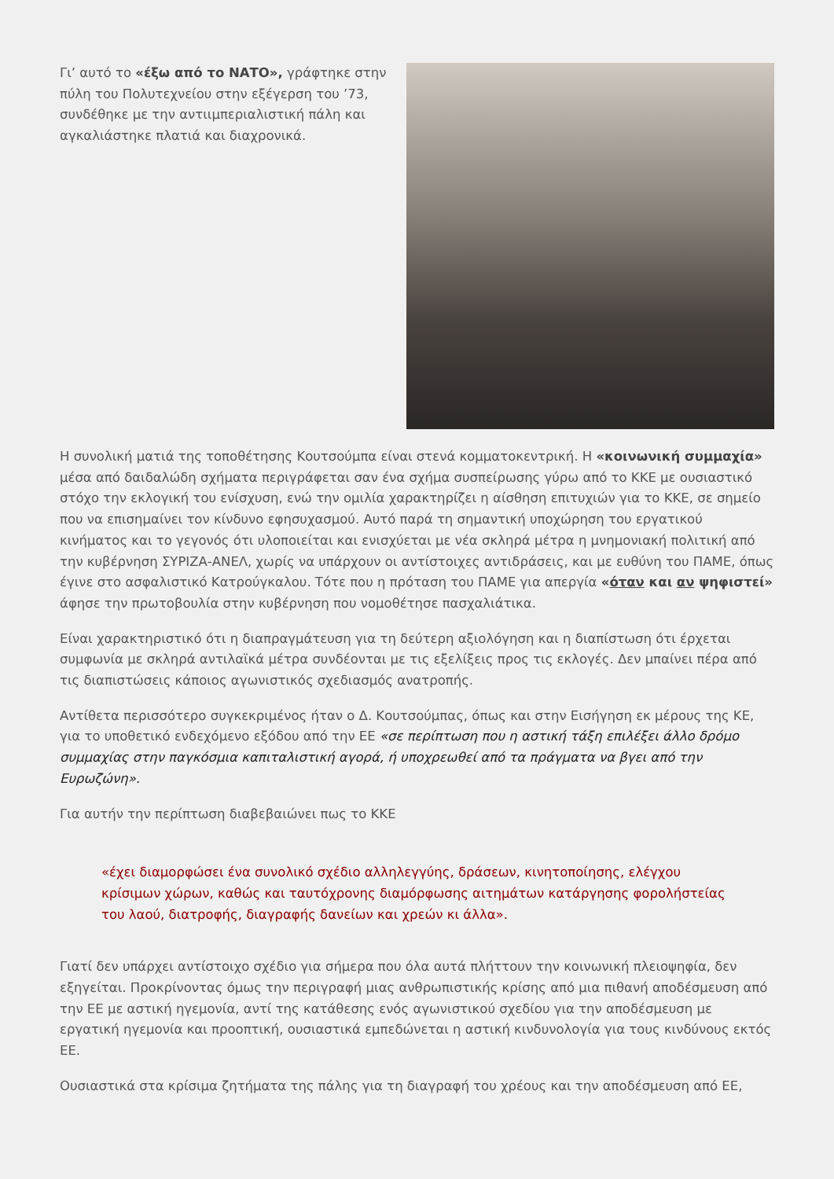Γι’ αυτό το «έξω από το ΝΑΤΟ», γράφτηκε στην πύλη του Πολυτεχνείου στην εξέγερση του ’73, συνδέθηκε με την αντιιμπεριαλιστική πάλη και αγκαλιάστηκε πλατιά και διαχρονικά.
Η συνολική ματιά της τοποθέτησης Κουτσούμπα είναι στενά κομματοκεντρική. Η «κοινωνική συμμαχία» μέσα από δαιδαλώδη σχήματα περιγράφεται σαν ένα σχήμα συσπείρωσης γύρω από το ΚΚΕ με ουσιαστικό στόχο την εκλογική του ενίσχυση, ενώ την ομιλία χαρακτηρίζει η αίσθηση επιτυχιών για το ΚΚΕ, σε σημείο που να επισημαίνει τον κίνδυνο εφησυχασμού. Αυτό παρά τη σημαντική υποχώρηση του εργατικού κινήματος και το γεγονός ότι υλοποιείται και ενισχύεται με νέα σκληρά μέτρα η μνημονιακή πολιτική από την κυβέρνηση ΣΥΡΙΖΑ-ΑΝΕΛ, χωρίς να υπάρχουν οι αντίστοιχες αντιδράσεις, και με ευθύνη του ΠΑΜΕ, όπως έγινε στο ασφαλιστικό Κατρούγκαλου. Τότε που η πρόταση του ΠΑΜΕ για απεργία «όταν και αν ψηφιστεί» άφησε την πρωτοβουλία στην κυβέρνηση που νομοθέτησε πασχαλιάτικα.
Είναι χαρακτηριστικό ότι η διαπραγμάτευση για τη δεύτερη αξιολόγηση και η διαπίστωση ότι έρχεται συμφωνία με σκληρά αντιλαϊκά μέτρα συνδέονται με τις εξελίξεις προς τις εκλογές. Δεν μπαίνει πέρα από τις διαπιστώσεις κάποιος αγωνιστικός σχεδιασμός ανατροπής.
Αντίθετα περισσότερο συγκεκριμένος ήταν ο Δ. Κουτσούμπας, όπως και στην Εισήγηση εκ μέρους της ΚΕ, για το υποθετικό ενδεχόμενο εξόδου από την ΕΕ «σε περίπτωση που η αστική τάξη επιλέξει άλλο δρόμο συμμαχίας στην παγκόσμια καπιταλιστική αγορά, ή υποχρεωθεί από τα πράγματα να βγει από την Ευρωζώνη».
Για αυτήν την περίπτωση διαβεβαιώνει πως το ΚΚΕ
«έχει διαμορφώσει ένα συνολικό σχέδιο αλληλεγγύης, δράσεων, κινητοποίησης, ελέγχου κρίσιμων χώρων, καθώς και ταυτόχρονης διαμόρφωσης αιτημάτων κατάργησης φορολήστείας του λαού, διατροφής, διαγραφής δανείων και χρεών κι άλλα».
Γιατί δεν υπάρχει αντίστοιχο σχέδιο για σήμερα που όλα αυτά πλήττουν την κοινωνική πλειοψηφία, δεν εξηγείται. Προκρίνοντας όμως την περιγραφή μιας ανθρωπιστικής κρίσης από μια πιθανή αποδέσμευση από την ΕΕ με αστική ηγεμονία, αντί της κατάθεσης ενός αγωνιστικού σχεδίου για την αποδέσμευση με εργατική ηγεμονία και προοπτική, ουσιαστικά εμπεδώνεται η αστική κινδυνολογία για τους κινδύνους εκτός ΕΕ.
Ουσιαστικά στα κρίσιμα ζητήματα της πάλης για τη διαγραφή του χρέους και την αποδέσμευση από ΕΕ,